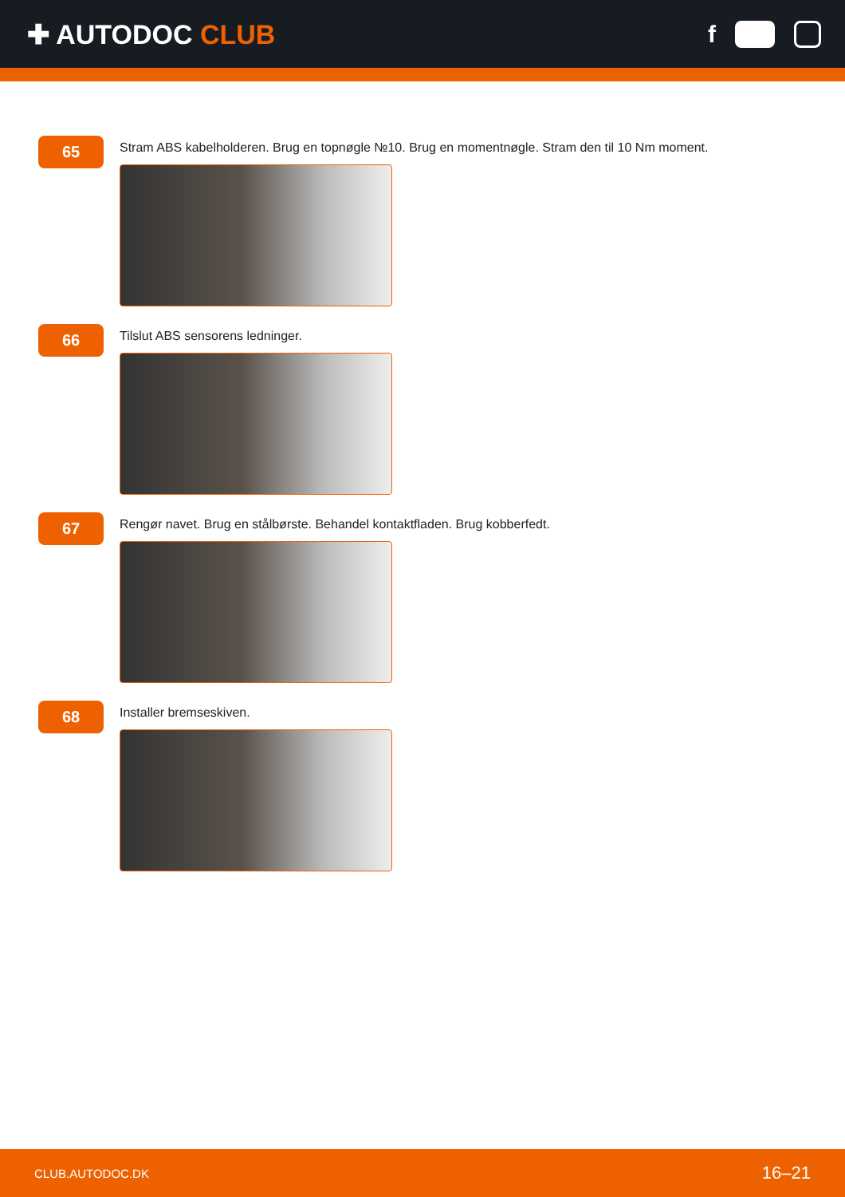✚ AUTODOC CLUB f
65
Stram ABS kabelholderen. Brug en topnøgle №10. Brug en momentnøgle. Stram den til 10 Nm moment.
66
Tilslut ABS sensorens ledninger.
67
Rengør navet. Brug en stålbørste. Behandel kontaktfladen. Brug kobberfedt.
68
Installer bremseskiven.
CLUB.AUTODOC.DK 16–21